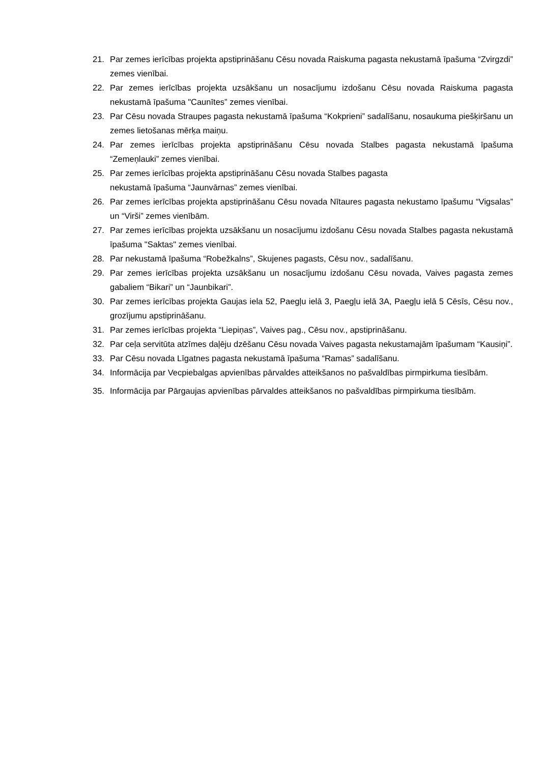21. Par zemes ierīcības projekta apstiprināšanu Cēsu novada Raiskuma pagasta nekustamā īpašuma “Zvirgzdi” zemes vienībai.
22. Par zemes ierīcības projekta uzsākšanu un nosacījumu izdošanu Cēsu novada Raiskuma pagasta nekustamā īpašuma "Caunītes” zemes vienībai.
23. Par Cēsu novada Straupes pagasta nekustamā īpašuma “Kokprieni” sadalīšanu, nosaukuma piešķiršanu un zemes lietošanas mērķa maiņu.
24. Par zemes ierīcības projekta apstiprināšanu Cēsu novada Stalbes pagasta nekustamā īpašuma “Zemeņlauki” zemes vienībai.
25. Par zemes ierīcības projekta apstiprināšanu Cēsu novada Stalbes pagasta
nekustamā īpašuma “Jaunvārnas” zemes vienībai.
26. Par zemes ierīcības projekta apstiprināšanu Cēsu novada Nītaures pagasta nekustamo īpašumu “Vigsalas” un “Virši” zemes vienībām.
27. Par zemes ierīcības projekta uzsākšanu un nosacījumu izdošanu Cēsu novada Stalbes pagasta nekustamā īpašuma "Saktas" zemes vienībai.
28. Par nekustamā īpašuma “Robežkalns”, Skujenes pagasts, Cēsu nov., sadalīšanu.
29. Par zemes ierīcības projekta uzsākšanu un nosacījumu izdošanu Cēsu novada, Vaives pagasta zemes gabaliem “Bikari” un “Jaunbikari”.
30. Par zemes ierīcības projekta Gaujas iela 52, Paegļu ielā 3, Paegļu ielā 3A, Paegļu ielā 5 Cēsīs, Cēsu nov., grozījumu apstiprināšanu.
31. Par zemes ierīcības projekta “Liepiņas”, Vaives pag., Cēsu nov., apstiprināšanu.
32. Par ceļa servitūta atzīmes daļēju dzēšanu Cēsu novada Vaives pagasta nekustamajām īpašumam “Kausiņi”.
33. Par Cēsu novada Līgatnes pagasta nekustamā īpašuma “Ramas” sadalīšanu.
34. Informācija par Vecpiebalgas apvienības pārvaldes atteikšanos no pašvaldības pirmpirkuma tiesībām.
35. Informācija par Pārgaujas apvienības pārvaldes atteikšanos no pašvaldības pirmpirkuma tiesībām.